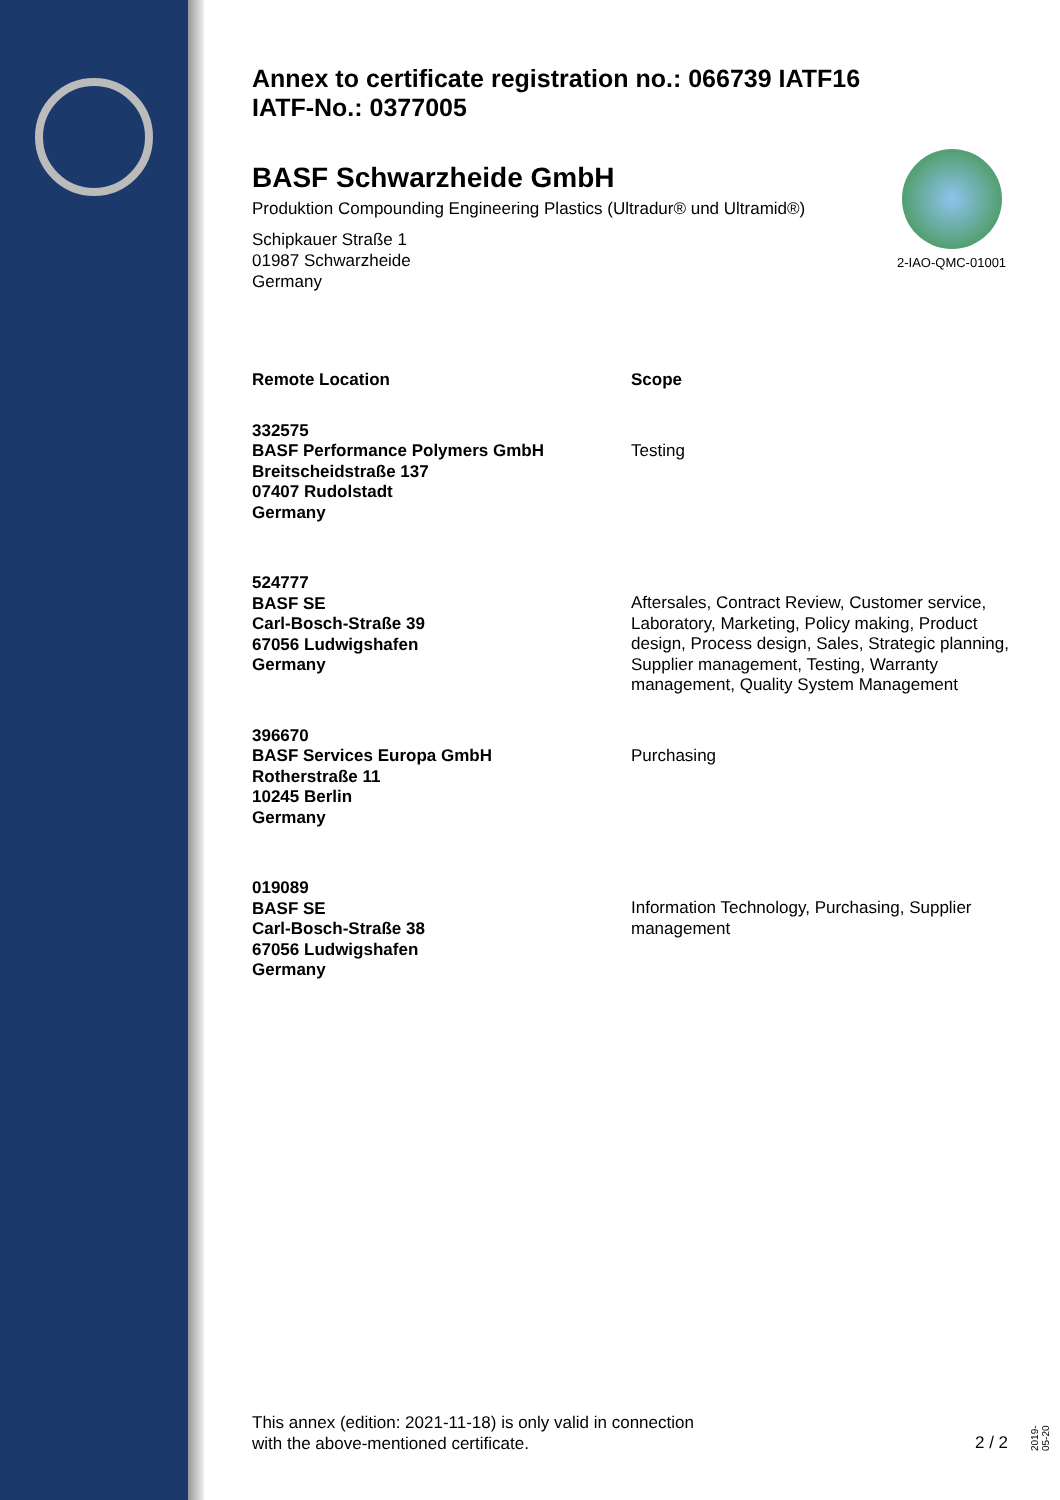Annex to certificate registration no.: 066739 IATF16
IATF-No.: 0377005
BASF Schwarzheide GmbH
Produktion Compounding Engineering Plastics (Ultradur® und Ultramid®)
Schipkauer Straße 1
01987 Schwarzheide
Germany
2-IAO-QMC-01001
| Remote Location | Scope |
| --- | --- |
| 332575 BASF Performance Polymers GmbH Breitscheidstraße 137 07407 Rudolstadt Germany | Testing |
| 524777 BASF SE Carl-Bosch-Straße 39 67056 Ludwigshafen Germany | Aftersales, Contract Review, Customer service, Laboratory, Marketing, Policy making, Product design, Process design, Sales, Strategic planning, Supplier management, Testing, Warranty management, Quality System Management |
| 396670 BASF Services Europa GmbH Rotherstraße 11 10245 Berlin Germany | Purchasing |
| 019089 BASF SE Carl-Bosch-Straße 38 67056 Ludwigshafen Germany | Information Technology, Purchasing, Supplier management |
This annex (edition: 2021-11-18) is only valid in connection
with the above-mentioned certificate.
2 / 2
2019-05-20